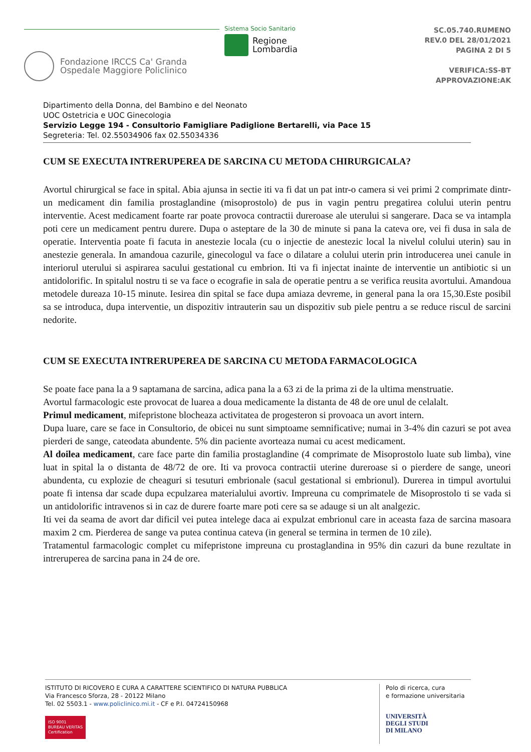Fondazione IRCCS Ca' Granda
Ospedale Maggiore Policlinico
Sistema Socio Sanitario
Regione
Lombardia
SC.05.740.RUMENO
REV.0 DEL 28/01/2021
PAGINA 2 DI 5
VERIFICA:SS-BT
APPROVAZIONE:AK
Dipartimento della Donna, del Bambino e del Neonato
UOC Ostetricia e UOC Ginecologia
Servizio Legge 194 - Consultorio Famigliare Padiglione Bertarelli, via Pace 15
Segreteria: Tel. 02.55034906 fax 02.55034336
CUM SE EXECUTA INTRERUPEREA DE SARCINA CU METODA CHIRURGICALA?
Avortul chirurgical se face in spital. Abia ajunsa in sectie iti va fi dat un pat intr-o camera si vei primi 2 comprimate dintr-un medicament din familia prostaglandine (misoprostolo) de pus in vagin pentru pregatirea colului uterin pentru interventie. Acest medicament foarte rar poate provoca contractii dureroase ale uterului si sangerare. Daca se va intampla poti cere un medicament pentru durere. Dupa o asteptare de la 30 de minute si pana la cateva ore, vei fi dusa in sala de operatie. Interventia poate fi facuta in anestezie locala (cu o injectie de anestezic local la nivelul colului uterin) sau in anestezie generala. In amandoua cazurile, ginecologul va face o dilatare a colului uterin prin introducerea unei canule in interiorul uterului si aspirarea sacului gestational cu embrion. Iti va fi injectat inainte de interventie un antibiotic si un antidolorific. In spitalul nostru ti se va face o ecografie in sala de operatie pentru a se verifica reusita avortului. Amandoua metodele dureaza 10-15 minute. Iesirea din spital se face dupa amiaza devreme, in general pana la ora 15,30.Este posibil sa se introduca, dupa interventie, un dispozitiv intrauterin sau un dispozitiv sub piele pentru a se reduce riscul de sarcini nedorite.
CUM SE EXECUTA INTRERUPEREA DE SARCINA CU METODA FARMACOLOGICA
Se poate face pana la a 9 saptamana de sarcina, adica pana la a 63 zi de la prima zi de la ultima menstruatie.
Avortul farmacologic este provocat de luarea a doua medicamente la distanta de 48 de ore unul de celalalt.
Primul medicament, mifepristone blocheaza activitatea de progesteron si provoaca un avort intern.
Dupa luare, care se face in Consultorio, de obicei nu sunt simptoame semnificative; numai in 3-4% din cazuri se pot avea pierderi de sange, cateodata abundente. 5% din paciente avorteaza numai cu acest medicament.
Al doilea medicament, care face parte din familia prostaglandine (4 comprimate de Misoprostolo luate sub limba), vine luat in spital la o distanta de 48/72 de ore. Iti va provoca contractii uterine dureroase si o pierdere de sange, uneori abundenta, cu explozie de cheaguri si tesuturi embrionale (sacul gestational si embrionul). Durerea in timpul avortului poate fi intensa dar scade dupa ecpulzarea materialului avortiv. Impreuna cu comprimatele de Misoprostolo ti se vada si un antidolorific intravenos si in caz de durere foarte mare poti cere sa se adauge si un alt analgezic.
Iti vei da seama de avort dar dificil vei putea intelege daca ai expulzat embrionul care in aceasta faza de sarcina masoara maxim 2 cm. Pierderea de sange va putea continua cateva (in general se termina in termen de 10 zile).
Tratamentul farmacologic complet cu mifepristone impreuna cu prostaglandina in 95% din cazuri da bune rezultate in intreruperea de sarcina pana in 24 de ore.
ISTITUTO DI RICOVERO E CURA A CARATTERE SCIENTIFICO DI NATURA PUBBLICA
Via Francesco Sforza, 28 - 20122 Milano
Tel. 02 5503.1 - www.policlinico.mi.it - CF e P.I. 04724150968
ISO 9001
BUREAU VERITAS
Certification
Polo di ricerca, cura
e formazione universitaria
UNIVERSITÀ
DEGLI STUDI
DI MILANO